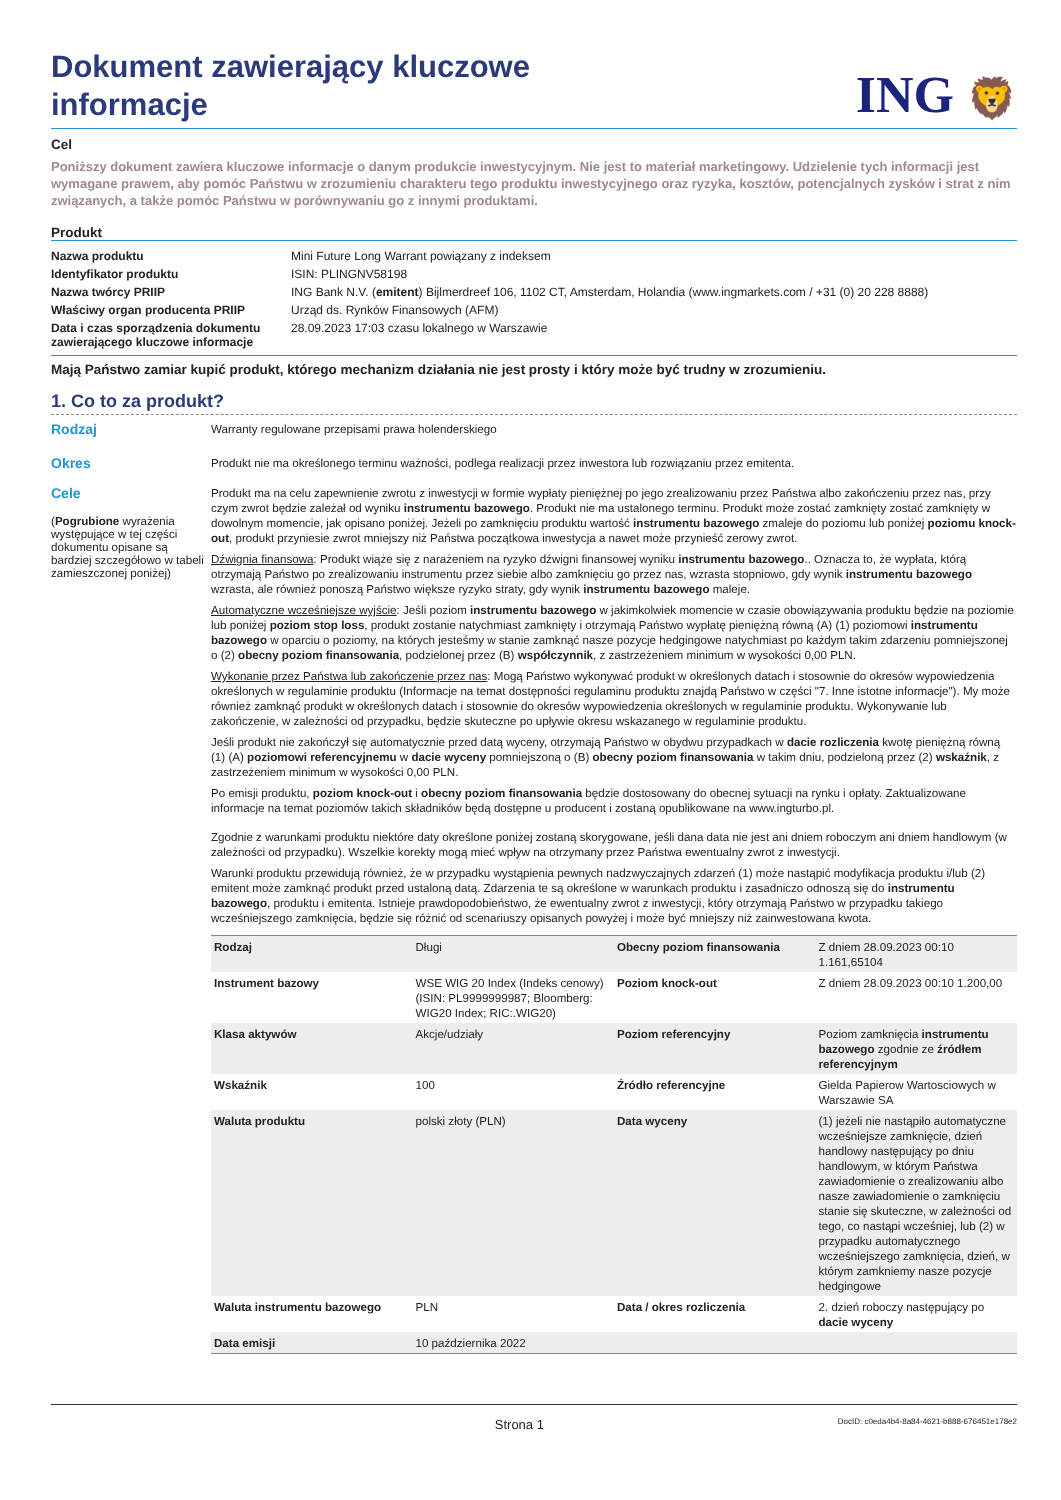Dokument zawierający kluczowe informacje
ING 🦁
Cel
Poniższy dokument zawiera kluczowe informacje o danym produkcie inwestycyjnym. Nie jest to materiał marketingowy. Udzielenie tych informacji jest wymagane prawem, aby pomóc Państwu w zrozumieniu charakteru tego produktu inwestycyjnego oraz ryzyka, kosztów, potencjalnych zysków i strat z nim związanych, a także pomóc Państwu w porównywaniu go z innymi produktami.
Produkt
| Nazwa produktu | Mini Future Long Warrant powiązany z indeksem |
| Identyfikator produktu | ISIN: PLINGNV58198 |
| Nazwa twórcy PRIIP | ING Bank N.V. ( emitent ) Bijlmerdreef 106, 1102 CT, Amsterdam, Holandia (www.ingmarkets.com / +31 (0) 20 228 8888) |
| Właściwy organ producenta PRIIP | Urząd ds. Rynków Finansowych (AFM) |
| Data i czas sporządzenia dokumentu zawierającego kluczowe informacje | 28.09.2023 17:03 czasu lokalnego w Warszawie |
Mają Państwo zamiar kupić produkt, którego mechanizm działania nie jest prosty i który może być trudny w zrozumieniu.
1. Co to za produkt?
Rodzaj
Warranty regulowane przepisami prawa holenderskiego
Okres
Produkt nie ma określonego terminu ważności, podlega realizacji przez inwestora lub rozwiązaniu przez emitenta.
Cele
(Pogrubione wyrażenia występujące w tej części dokumentu opisane są bardziej szczegółowo w tabeli zamieszczonej poniżej)
Produkt ma na celu zapewnienie zwrotu z inwestycji w formie wypłaty pieniężnej po jego zrealizowaniu przez Państwa albo zakończeniu przez nas, przy czym zwrot będzie zależał od wyniku instrumentu bazowego. Produkt nie ma ustalonego terminu. Produkt może zostać zamknięty zostać zamknięty w dowolnym momencie, jak opisano poniżej. Jeżeli po zamknięciu produktu wartość instrumentu bazowego zmaleje do poziomu lub poniżej poziomu knock-out, produkt przyniesie zwrot mniejszy niż Państwa początkowa inwestycja a nawet może przynieść zerowy zwrot.
Dźwignia finansowa: Produkt wiąże się z narażeniem na ryzyko dźwigni finansowej wyniku instrumentu bazowego.. Oznacza to, że wypłata, którą otrzymają Państwo po zrealizowaniu instrumentu przez siebie albo zamknięciu go przez nas, wzrasta stopniowo, gdy wynik instrumentu bazowego wzrasta, ale również ponoszą Państwo większe ryzyko straty, gdy wynik instrumentu bazowego maleje.
Automatyczne wcześniejsze wyjście: Jeśli poziom instrumentu bazowego w jakimkolwiek momencie w czasie obowiązywania produktu będzie na poziomie lub poniżej poziom stop loss, produkt zostanie natychmiast zamknięty i otrzymają Państwo wypłatę pieniężną równą (A) (1) poziomowi instrumentu bazowego w oparciu o poziomy, na których jesteśmy w stanie zamknąć nasze pozycje hedgingowe natychmiast po każdym takim zdarzeniu pomniejszonej o (2) obecny poziom finansowania, podzielonej przez (B) współczynnik, z zastrzeżeniem minimum w wysokości 0,00 PLN.
Wykonanie przez Państwa lub zakończenie przez nas: Mogą Państwo wykonywać produkt w określonych datach i stosownie do okresów wypowiedzenia określonych w regulaminie produktu (Informacje na temat dostępności regulaminu produktu znajdą Państwo w części "7. Inne istotne informacje"). My może również zamknąć produkt w określonych datach i stosownie do okresów wypowiedzenia określonych w regulaminie produktu. Wykonywanie lub zakończenie, w zależności od przypadku, będzie skuteczne po upływie okresu wskazanego w regulaminie produktu.
Jeśli produkt nie zakończył się automatycznie przed datą wyceny, otrzymają Państwo w obydwu przypadkach w dacie rozliczenia kwotę pieniężną równą (1) (A) poziomowi referencyjnemu w dacie wyceny pomniejszoną o (B) obecny poziom finansowania w takim dniu, podzieloną przez (2) wskaźnik, z zastrzeżeniem minimum w wysokości 0,00 PLN.
Po emisji produktu, poziom knock-out i obecny poziom finansowania będzie dostosowany do obecnej sytuacji na rynku i opłaty. Zaktualizowane informacje na temat poziomów takich składników będą dostępne u producent i zostaną opublikowane na www.ingturbo.pl.
Zgodnie z warunkami produktu niektóre daty określone poniżej zostaną skorygowane, jeśli dana data nie jest ani dniem roboczym ani dniem handlowym (w zależności od przypadku). Wszelkie korekty mogą mieć wpływ na otrzymany przez Państwa ewentualny zwrot z inwestycji.
Warunki produktu przewidują również, że w przypadku wystąpienia pewnych nadzwyczajnych zdarzeń (1) może nastąpić modyfikacja produktu i/lub (2) emitent może zamknąć produkt przed ustaloną datą. Zdarzenia te są określone w warunkach produktu i zasadniczo odnoszą się do instrumentu bazowego, produktu i emitenta. Istnieje prawdopodobieństwo, że ewentualny zwrot z inwestycji, który otrzymają Państwo w przypadku takiego wcześniejszego zamknięcia, będzie się różnić od scenariuszy opisanych powyżej i może być mniejszy niż zainwestowana kwota.
| Rodzaj | Długi | Obecny poziom finansowania | Z dniem 28.09.2023 00:10 1.161,65104 |
| Instrument bazowy | WSE WIG 20 Index (Indeks cenowy) (ISIN: PL9999999987; Bloomberg: WIG20 Index; RIC:.WIG20) | Poziom knock-out | Z dniem 28.09.2023 00:10 1.200,00 |
| Klasa aktywów | Akcje/udziały | Poziom referencyjny | Poziom zamknięcia instrumentu bazowego zgodnie ze źródłem referencyjnym |
| Wskaźnik | 100 | Źródło referencyjne | Gielda Papierow Wartosciowych w Warszawie SA |
| Waluta produktu | polski złoty (PLN) | Data wyceny | (1) jeżeli nie nastąpiło automatyczne wcześniejsze zamknięcie, dzień handlowy następujący po dniu handlowym, w którym Państwa zawiadomienie o zrealizowaniu albo nasze zawiadomienie o zamknięciu stanie się skuteczne, w zależności od tego, co nastąpi wcześniej, lub (2) w przypadku automatycznego wcześniejszego zamknięcia, dzień, w którym zamkniemy nasze pozycje hedgingowe |
| Waluta instrumentu bazowego | PLN | Data / okres rozliczenia | 2. dzień roboczy następujący po dacie wyceny |
| Data emisji | 10 października 2022 | | |
Strona 1 DocID: c0eda4b4-8a84-4621-b888-676451e178e2